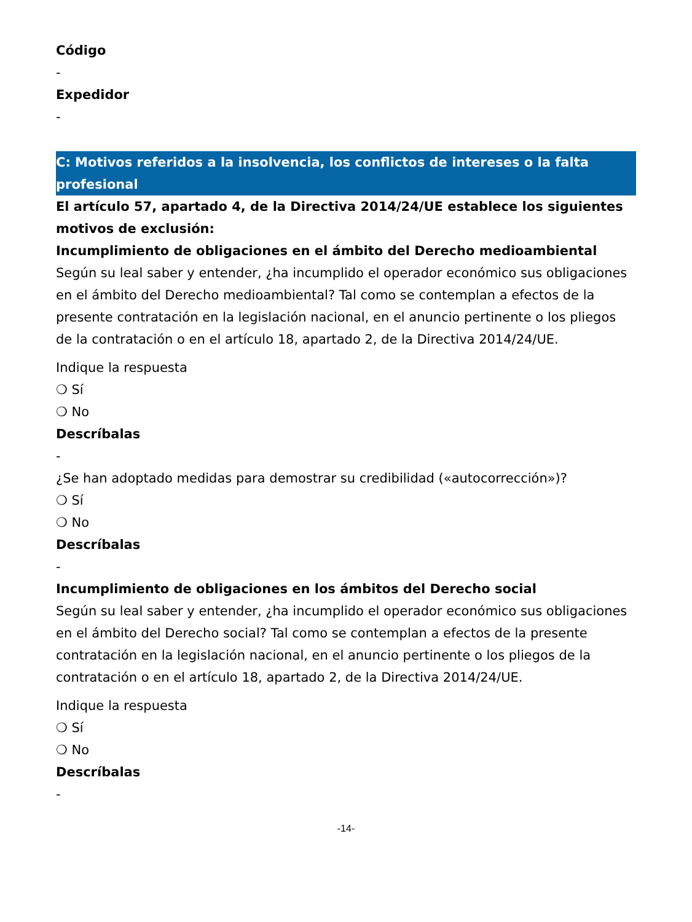Código
-
Expedidor
-
C: Motivos referidos a la insolvencia, los conflictos de intereses o la falta profesional
El artículo 57, apartado 4, de la Directiva 2014/24/UE establece los siguientes motivos de exclusión:
Incumplimiento de obligaciones en el ámbito del Derecho medioambiental
Según su leal saber y entender, ¿ha incumplido el operador económico sus obligaciones en el ámbito del Derecho medioambiental? Tal como se contemplan a efectos de la presente contratación en la legislación nacional, en el anuncio pertinente o los pliegos de la contratación o en el artículo 18, apartado 2, de la Directiva 2014/24/UE.
Indique la respuesta
❍ Sí
❍ No
Descríbalas
-
¿Se han adoptado medidas para demostrar su credibilidad («autocorrección»)?
❍ Sí
❍ No
Descríbalas
-
Incumplimiento de obligaciones en los ámbitos del Derecho social
Según su leal saber y entender, ¿ha incumplido el operador económico sus obligaciones en el ámbito del Derecho social? Tal como se contemplan a efectos de la presente contratación en la legislación nacional, en el anuncio pertinente o los pliegos de la contratación o en el artículo 18, apartado 2, de la Directiva 2014/24/UE.
Indique la respuesta
❍ Sí
❍ No
Descríbalas
-
-14-